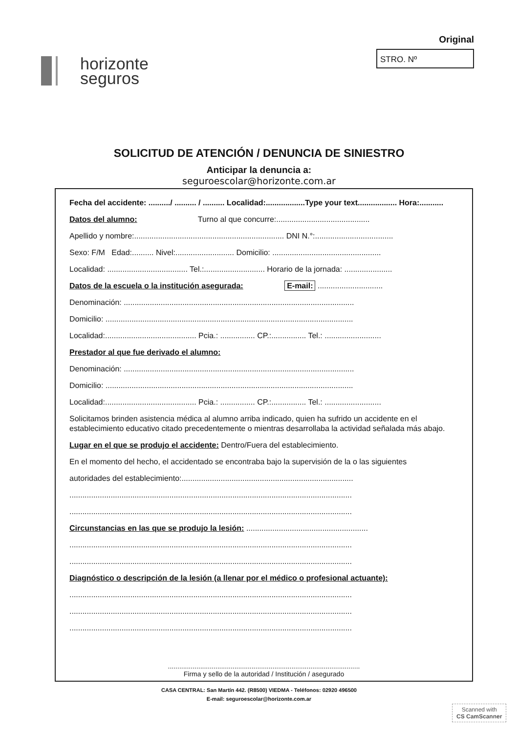horizonte
seguros
Original
STRO. Nº
SOLICITUD DE ATENCIÓN / DENUNCIA DE SINIESTRO
Anticipar la denuncia a:
seguroescolar@horizonte.com.ar
Fecha del accidente: ........../ .......... / .......... Localidad:..................Type your text.................. Hora:...........
Datos del alumno: Turno al que concurre:...........................................
Apellido y nombre:..................................................................... DNI N.°:....................................
Sexo: F/M Edad:.......... Nivel:........................... Domicilio: ..................................................
Localidad: ..................................... Tel.:............................ Horario de la jornada: ......................
Datos de la escuela o la institución asegurada: E-mail: ..............................
Denominación: ..........................................................................................................
Domicilio: ..................................................................................................................
Localidad:.......................................... Pcia.: ................ CP.:................ Tel.: ..........................
Prestador al que fue derivado el alumno:
Denominación: ..........................................................................................................
Domicilio: ..................................................................................................................
Localidad:.......................................... Pcia.: ................ CP.:................ Tel.: ..........................
Solicitamos brinden asistencia médica al alumno arriba indicado, quien ha sufrido un accidente en el establecimiento educativo citado precedentemente o mientras desarrollaba la actividad señalada más abajo.
Lugar en el que se produjo el accidente: Dentro/Fuera del establecimiento.
En el momento del hecho, el accidentado se encontraba bajo la supervisión de la o las siguientes
autoridades del establecimiento:...............................................................................
..................................................................................................................................
..................................................................................................................................
Circunstancias en las que se produjo la lesión: ........................................................
..................................................................................................................................
..................................................................................................................................
Diagnóstico o descripción de la lesión (a llenar por el médico o profesional actuante):
..................................................................................................................................
..................................................................................................................................
..................................................................................................................................
.....................................................................................................
Firma y sello de la autoridad / Institución / asegurado
CASA CENTRAL: San Martín 442. (R8500) VIEDMA - Teléfonos: 02920 496500
E-mail: seguroescolar@horizonte.com.ar
Scanned with
CS CamScanner